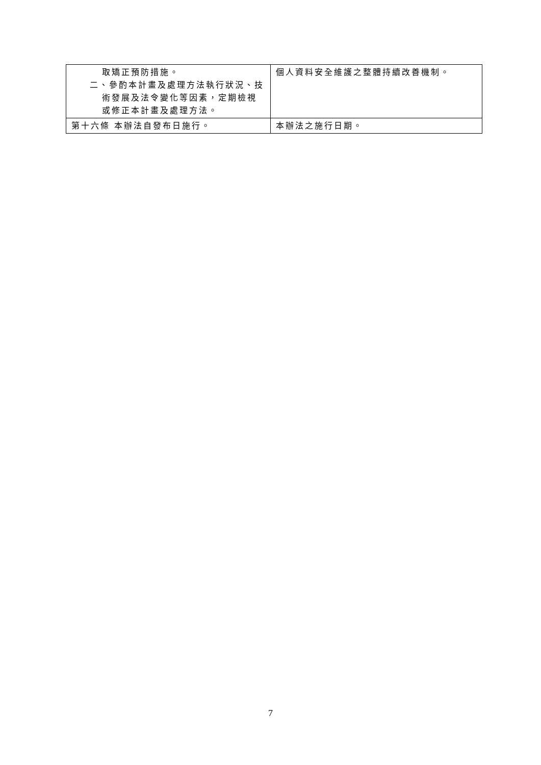| 取矯正預防措施。 二、參酌本計畫及處理方法執行狀況、技 術發展及法令變化等因素，定期檢視 或修正本計畫及處理方法。 | 個人資料安全維護之整體持續改善機制。 |
| 第十六條 本辦法自發布日施行。 | 本辦法之施行日期。 |
7